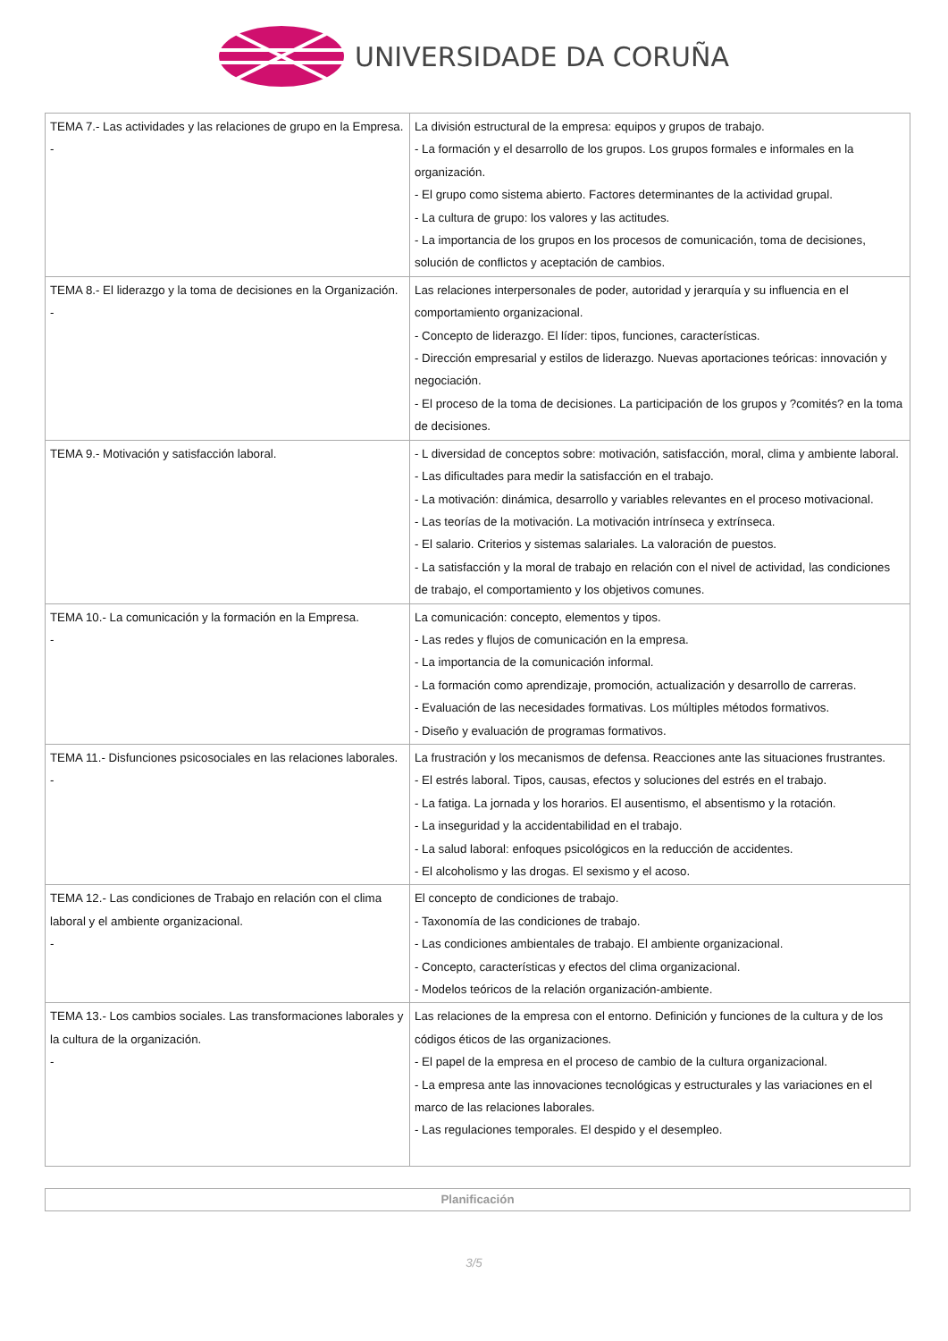UNIVERSIDADE DA CORUÑA
| TEMA 7.- Las actividades y las relaciones de grupo en la Empresa. - | La división estructural de la empresa: equipos y grupos de trabajo. - La formación y el desarrollo de los grupos. Los grupos formales e informales en la organización. - El grupo como sistema abierto. Factores determinantes de la actividad grupal. - La cultura de grupo: los valores y las actitudes. - La importancia de los grupos en los procesos de comunicación, toma de decisiones, solución de conflictos y aceptación de cambios. |
| TEMA 8.- El liderazgo y la toma de decisiones en la Organización. - | Las relaciones interpersonales de poder, autoridad y jerarquía y su influencia en el comportamiento organizacional. - Concepto de liderazgo. El líder: tipos, funciones, características. - Dirección empresarial y estilos de liderazgo. Nuevas aportaciones teóricas: innovación y negociación. - El proceso de la toma de decisiones. La participación de los grupos y ?comités? en la toma de decisiones. |
| TEMA 9.- Motivación y satisfacción laboral. | - L diversidad de conceptos sobre: motivación, satisfacción, moral, clima y ambiente laboral. - Las dificultades para medir la satisfacción en el trabajo. - La motivación: dinámica, desarrollo y variables relevantes en el proceso motivacional. - Las teorías de la motivación. La motivación intrínseca y extrínseca. - El salario. Criterios y sistemas salariales. La valoración de puestos. - La satisfacción y la moral de trabajo en relación con el nivel de actividad, las condiciones de trabajo, el comportamiento y los objetivos comunes. |
| TEMA 10.- La comunicación y la formación en la Empresa. - | La comunicación: concepto, elementos y tipos. - Las redes y flujos de comunicación en la empresa. - La importancia de la comunicación informal. - La formación como aprendizaje, promoción, actualización y desarrollo de carreras. - Evaluación de las necesidades formativas. Los múltiples métodos formativos. - Diseño y evaluación de programas formativos. |
| TEMA 11.- Disfunciones psicosociales en las relaciones laborales. - | La frustración y los mecanismos de defensa. Reacciones ante las situaciones frustrantes. - El estrés laboral. Tipos, causas, efectos y soluciones del estrés en el trabajo. - La fatiga. La jornada y los horarios. El ausentismo, el absentismo y la rotación. - La inseguridad y la accidentabilidad en el trabajo. - La salud laboral: enfoques psicológicos en la reducción de accidentes. - El alcoholismo y las drogas. El sexismo y el acoso. |
| TEMA 12.- Las condiciones de Trabajo en relación con el clima laboral y el ambiente organizacional. - | El concepto de condiciones de trabajo. - Taxonomía de las condiciones de trabajo. - Las condiciones ambientales de trabajo. El ambiente organizacional. - Concepto, características y efectos del clima organizacional. - Modelos teóricos de la relación organización-ambiente. |
| TEMA 13.- Los cambios sociales. Las transformaciones laborales y la cultura de la organización. - | Las relaciones de la empresa con el entorno. Definición y funciones de la cultura y de los códigos éticos de las organizaciones. - El papel de la empresa en el proceso de cambio de la cultura organizacional. - La empresa ante las innovaciones tecnológicas y estructurales y las variaciones en el marco de las relaciones laborales. - Las regulaciones temporales. El despido y el desempleo. |
Planificación
3/5